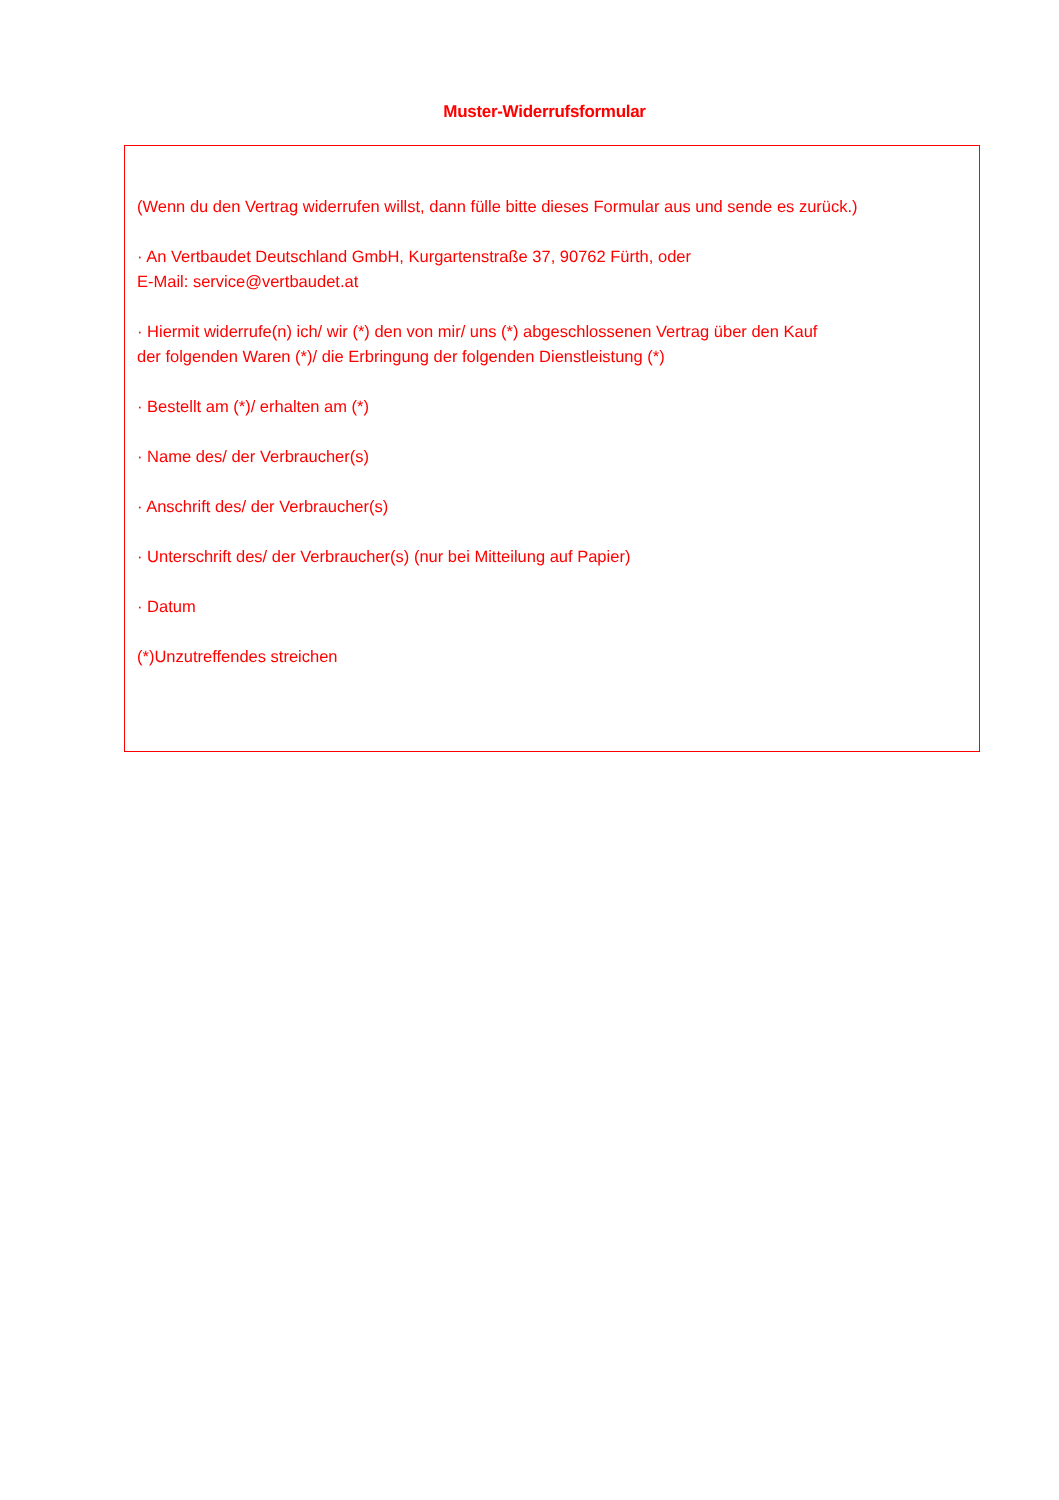Muster-Widerrufsformular
(Wenn du den Vertrag widerrufen willst, dann fülle bitte dieses Formular aus und sende es zurück.)
· An Vertbaudet Deutschland GmbH, Kurgartenstraße 37, 90762 Fürth, oder
E-Mail: service@vertbaudet.at
· Hiermit widerrufe(n) ich/ wir (*) den von mir/ uns (*) abgeschlossenen Vertrag über den Kauf
der folgenden Waren (*)/ die Erbringung der folgenden Dienstleistung (*)
· Bestellt am (*)/ erhalten am (*)
· Name des/ der Verbraucher(s)
· Anschrift des/ der Verbraucher(s)
· Unterschrift des/ der Verbraucher(s) (nur bei Mitteilung auf Papier)
· Datum
(*)Unzutreffendes streichen